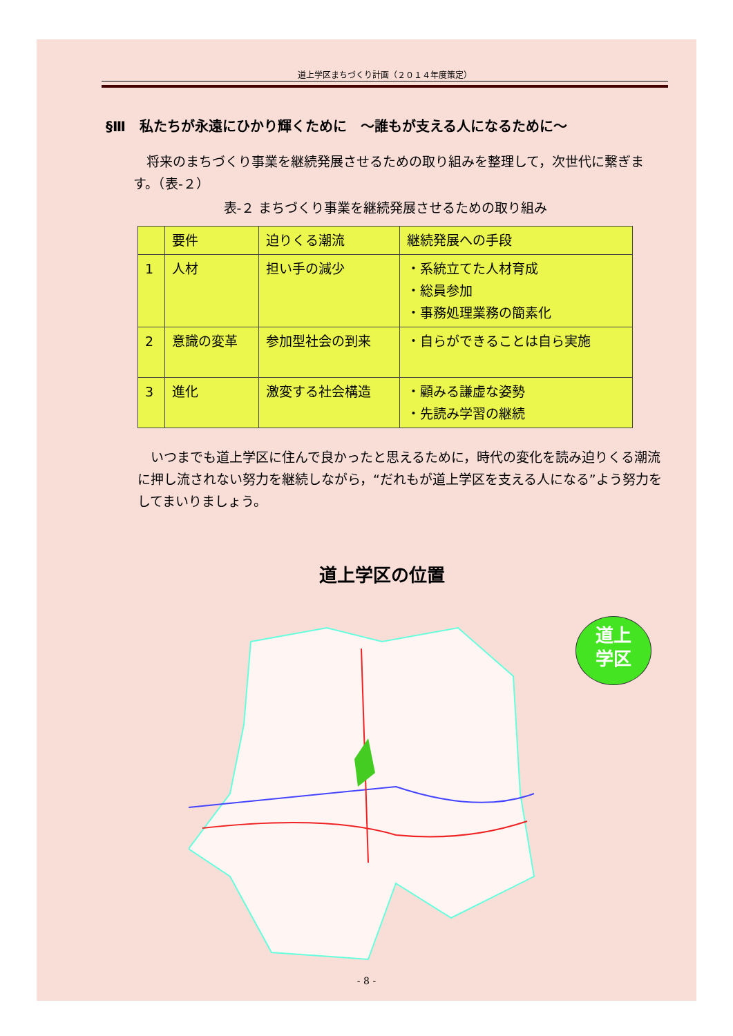道上学区まちづくり計画（２０１４年度策定）
§Ⅲ　私たちが永遠にひかり輝くために　～誰もが支える人になるために～
　将来のまちづくり事業を継続発展させるための取り組みを整理して，次世代に繋ぎます。（表-２）
表-２ まちづくり事業を継続発展させるための取り組み
| | 要件 | 迫りくる潮流 | 継続発展への手段 |
| --- | --- | --- | --- |
| 1 | 人材 | 担い手の減少 | ・系統立てた人材育成 ・総員参加 ・事務処理業務の簡素化 |
| 2 | 意識の変革 | 参加型社会の到来 | ・自らができることは自ら実施 |
| 3 | 進化 | 激変する社会構造 | ・顧みる謙虚な姿勢 ・先読み学習の継続 |
　いつまでも道上学区に住んで良かったと思えるために，時代の変化を読み迫りくる潮流に押し流されない努力を継続しながら，“だれもが道上学区を支える人になる”よう努力をしてまいりましょう。
道上学区の位置
道上
学区
- 8 -